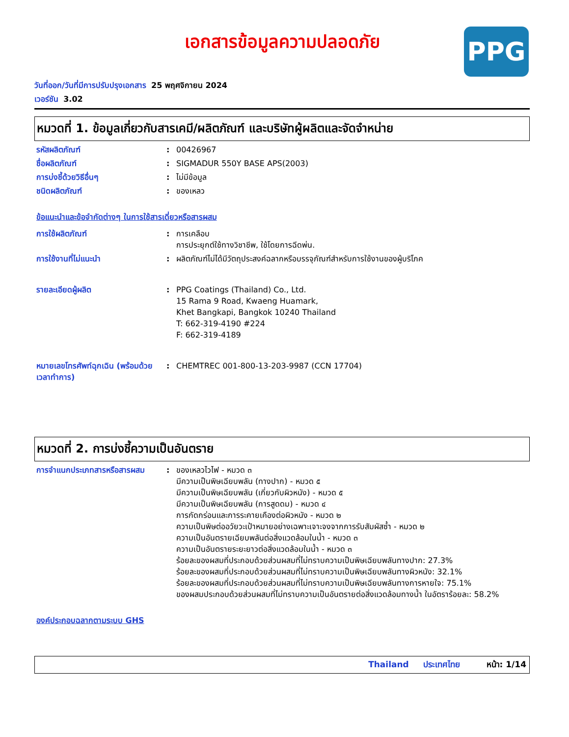เอกสารข้อมูลความปลอดภัย
PPG
วันที่ออก/วันที่มีการปรับปรุงเอกสาร 25 พฤศจิกายน 2024
เวอร์ชัน 3.02
หมวดที่ 1. ข้อมูลเกี่ยวกับสารเคมี/ผลิตภัณฑ์ และบริษัทผู้ผลิตและจัดจำหน่าย
รหัสผลิตภัณฑ์ : 00426967
ชื่อผลิตภัณฑ์ : SIGMADUR 550Y BASE APS(2003)
การบ่งชี้ด้วยวิธีอื่นๆ : ไม่มีข้อมูล
ชนิดผลิตภัณฑ์ : ของเหลว
ข้อแนะนำและข้อจำกัดต่างๆ ในการใช้สารเดี่ยวหรือสารผสม
การใช้ผลิตภัณฑ์ : การเคลือบ
การประยุกต์ใช้ทางวิชาชีพ, ใช้โดยการฉีดพ่น.
การใช้งานที่ไม่แนะนำ : ผลิตภัณฑ์ไม่ได้มีวัตถุประสงค์ฉลากหรือบรรจุภัณฑ์สำหรับการใช้งานของผู้บริโภค
รายละเอียดผู้ผลิต : PPG Coatings (Thailand) Co., Ltd.
15 Rama 9 Road, Kwaeng Huamark,
Khet Bangkapi, Bangkok 10240 Thailand
T: 662-319-4190 #224
F: 662-319-4189
หมายเลขโทรศัพท์ฉุกเฉิน (พร้อมด้วยเวลาทำการ)
: CHEMTREC 001-800-13-203-9987 (CCN 17704)
หมวดที่ 2. การบ่งชี้ความเป็นอันตราย
การจำแนกประเภทสารหรือสารผสม : ของเหลวไวไฟ - หมวด ๓
มีความเป็นพิษเฉียบพลัน (ทางปาก) - หมวด ๕
มีความเป็นพิษเฉียบพลัน (เกี่ยวกับผิวหนัง) - หมวด ๕
มีความเป็นพิษเฉียบพลัน (การสูดดม) - หมวด ๔
การกัดกร่อนและการระคายเคืองต่อผิวหนัง - หมวด ๒
ความเป็นพิษต่ออวัยวะเป้าหมายอย่างเฉพาะเจาะจงจากการรับสัมผัสซ้ำ - หมวด ๒
ความเป็นอันตรายเฉียบพลันต่อสิ่งแวดล้อมในน้ำ - หมวด ๓
ความเป็นอันตรายระยะยาวต่อสิ่งแวดล้อมในน้ำ - หมวด ๓
ร้อยละของผสมที่ประกอบด้วยส่วนผสมที่ไม่ทราบความเป็นพิษเฉียบพลันทางปาก: 27.3%
ร้อยละของผสมที่ประกอบด้วยส่วนผสมที่ไม่ทราบความเป็นพิษเฉียบพลันทางผิวหนัง: 32.1%
ร้อยละของผสมที่ประกอบด้วยส่วนผสมที่ไม่ทราบความเป็นพิษเฉียบพลันทางการหายใจ: 75.1%
ของผสมประกอบด้วยส่วนผสมที่ไม่ทราบความเป็นอันตรายต่อสิ่งแวดล้อมทางน้ำ ในอัตราร้อยละ: 58.2%
องค์ประกอบฉลากตามระบบ GHS
Thailand ประเทศไทย หน้า: 1/14